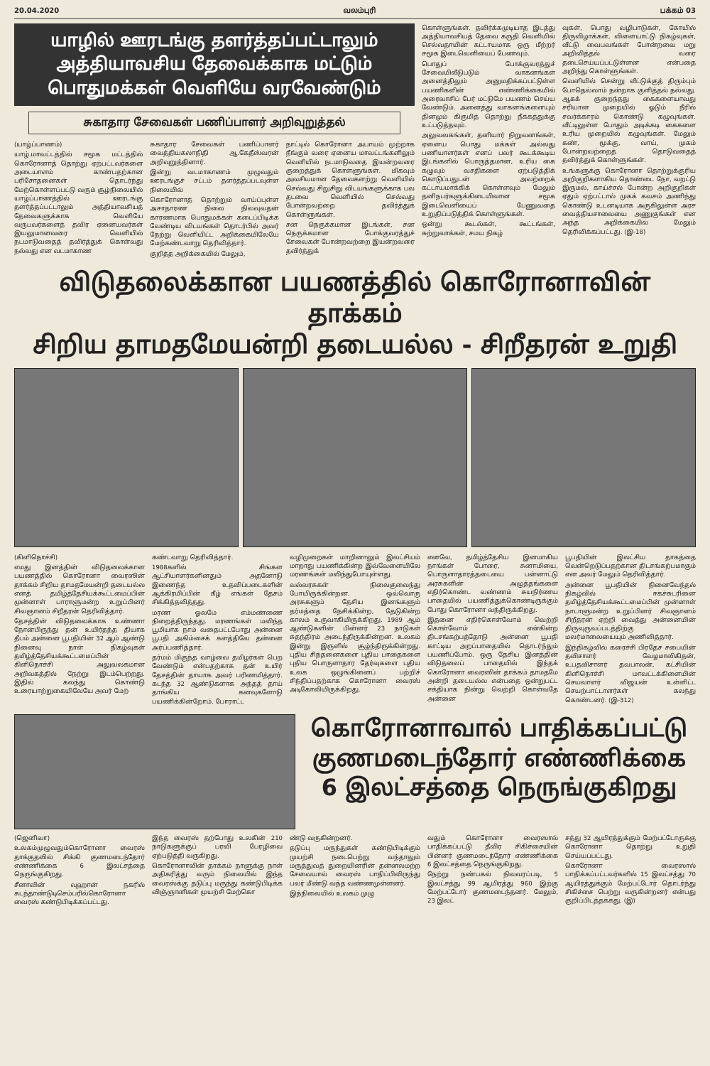20.04.2020 வலம்புரி பக்கம் 03
யாழில் ஊரடங்கு தளர்த்தப்பட்டாலும் அத்தியாவசிய தேவைக்காக மட்டும் பொதுமக்கள் வெளியே வரவேண்டும்
சுகாதார சேவைகள் பணிப்பாளர் அறிவுறுத்தல்
(யாழ்ப்பாணம்)
யாழ்.மாவட்டத்தில் சமூக மட்டத்தில் கொரோனாத் தொற்று ஏற்பட்டவர்களை அடையாளம் காண்பதற்கான பரிசோதனைகள் தொடர்ந்து மேற்கொள்ளப்பட்டு வரும் சூழ்நிலையில் யாழ்ப்பாணத்தில் ஊரடங்கு தளர்த்தப்பட்டாலும் அத்தியாவசியத் தேவைகளுக்காக வெளியே வருபவர்களைத் தவிர ஏனையவர்கள் இயலுமானவரை வெளியில் நடமாடுவதைத் தவிர்த்துக் கொள்வது நல்லது என வடமாகாண
சுகாதார சேவைகள் பணிப்பாளர் வைத்தியகலாநிதி ஆ.கேதீஸ்வரன் அறிவுறுத்தினார்.
இன்று வடமாகாணம் முழுவதும் ஊரடங்குச் சட்டம் தளர்த்தப்படவுள்ள நிலையில்
கொரோனாத் தொற்றும் வாய்ப்புள்ள அசாதாரண நிலை நிலவுவதன் காரணமாக பொதுமக்கள் கடைப்பிடிக்க வேண்டிய விடயங்கள் தொடர்பில் அவர் நேற்று வெளியிட்ட அறிக்கையிலேயே மேற்கண்டவாறு தெரிவித்தார்.
குறித்த அறிக்கையில் மேலும்,
நாட்டில் கொரோனா அபாயம் முற்றாக நீங்கும் வரை ஏனைய மாவட்டங்களிலும் வெளியில் நடமாடுவதை இயன்றவரை குறைத்துக் கொள்ளுங்கள். மிகவும் அவசியமான தேவைகளற்று வெளியில் செல்வது சிறுசிறு விடயங்களுக்காக பல தடவை வெளியில் செல்வது போன்றவற்றை தவிர்த்துக் கொள்ளுங்கள்.
சன நெருக்கமான இடங்கள், சன நெருக்கமான போக்குவரத்துச் சேவைகள் போன்றவற்றை இயன்றவரை தவிர்த்துக்
கொள்ளுங்கள். தவிர்க்கமுடியாத இடத்து அத்தியாவசியத் தேவை கருதி வெளியில் செல்வதாயின் கட்டாயமாக ஒரு மீற்றர் சமூக இடைவெளியைப் பேணவும்.
பொதுப் போக்குவரத்துச் சேவையிலீடுபடும் வாகனங்கள் அனைத்திலும் அனுமதிக்கப்பட்டுள்ள பயணிகளின் எண்ணிக்கையில் அரைவாசிப் பேர் மட்டுமே பயணம் செய்ய வேண்டும். அனைத்து வாகனங்களையும் தினமும் கிருமித் தொற்று நீக்கத்துக்கு உட்படுத்தவும்.
அலுவலகங்கள், தனியார் நிறுவனங்கள், ஏனைய பொது மக்கள் அல்லது பணியாளர்கள் எனப் பலர் கூடக்கூடிய இடங்களில் பொருத்தமான, உரிய கை கழுவும் வசதிகளை ஏற்படுத்திக் கொடுப்பதுடன் அவற்றைக் கட்டாயமாக்கிக் கொள்ளவும் மேலும் தனிநபர்களுக்கிடையிலான சமூக இடைவெளியைப் பேணுவதை உறுதிப்படுத்திக் கொள்ளுங்கள்.
ஒன்று கூடல்கள், கூட்டங்கள், சுற்றுலாக்கள், சமய நிகழ்
வுகள், பொது வழிபாடுகள், கோயில் திருவிழாக்கள், விளையாட்டு நிகழ்வுகள், வீட்டு வைபவங்கள் போன்றவை மறு அறிவித்தல் வரை தடைசெய்யப்பட்டுள்ளன என்பதை அறிந்து கொள்ளுங்கள்.
வெளியில் சென்று வீட்டுக்குத் திரும்பும் போதெல்லாம் நன்றாக குளித்தல் நல்லது. ஆகக் குறைந்தது கைகளையாவது சரியான முறையில் ஓடும் நீரில் சவர்க்காரம் கொண்டு கழுவுங்கள். வீட்டிலுள்ள போதும் அடிக்கடி கைகளை உரிய முறையில் கழுவுங்கள். மேலும் கண், மூக்கு, வாய், முகம் போன்றவற்றைத் தொடுவதைத் தவிர்த்துக் கொள்ளுங்கள்.
உங்களுக்கு கொரோனா தொற்றுக்குரிய அறிகுறிகளாகிய தொண்டை நோ, வறட்டு இருமல், காய்ச்சல் போன்ற அறிகுறிகள் ஏதும் ஏற்பட்டால் முகக் கவசம் அணிந்து கொண்டு உடனடியாக அருகிலுள்ள அரச வைத்தியசாலையை அணுகுங்கள் என அந்த அறிக்கையில் மேலும் தெரிவிக்கப்பட்டது. (இ-18)
விடுதலைக்கான பயணத்தில் கொரோனாவின் தாக்கம்
சிறிய தாமதமேயன்றி தடையல்ல - சிறீதரன் உறுதி
(கிளிநொச்சி)
எமது இனத்தின் விடுதலைக்கான பயணத்தில் கொரோனா வைரஸின் தாக்கம் சிறிய தாமதமேயன்றி தடையல்ல எனத் தமிழ்த்தேசியக்கூட்டமைப்பின் முன்னாள் பாராளுமன்ற உறுப்பினர் சிவஞானம் சிறீதரன் தெரிவித்தார்.
தேசத்தின் விடுதலைக்காக உண்ணா நோன்பிருந்து தன் உயிர்தந்த தியாக தீபம் அன்னை பூபதியின் 32 ஆம் ஆண்டு நினைவு நாள் நிகழ்வுகள் தமிழ்த்தேசியக்கூட்டமைப்பின் கிளிநொச்சி அலுவலகமான அறிவகத்தில் நேற்று இடம்பெற்றது. இதில் கலந்து கொண்டு உரையாற்றுகையிலேயே அவர் மேற்
கண்டவாறு தெரிவித்தார்.
1988களில் சிங்கள ஆட்சியாளர்களினதும் அதனோடு இணைந்த உதவிப்படைகளின் ஆக்கிரமிப்பின் கீழ் எங்கள் தேசம் சிக்கித்தவித்தது.
மரண ஓலமே எம்மண்ணை நிறைத்திருந்தது. மரணங்கள் மலிந்த பூமியாக நாம் வதைபட்டபோது அன்னை பூபதி அகிம்சைக் களத்திலே தன்னை அர்ப்பணித்தார்.
தர்மம் மிகுந்த வாழ்வை தமிழர்கள் பெற வேண்டும் என்பதற்காக தன் உயிர் தேசத்தின் தாயாக அவர் பரிணமித்தார். கடந்த 32 ஆண்டுகளாக அந்தத் தாய் தாங்கிய கனவுகளோடு பயணிக்கின்றோம். போராட்ட
வழிமுறைகள் மாறினாலும் இலட்சியம் மாறாது பயணிக்கின்ற இவ்வேளையிலே மரணங்கள் மலிந்துபோயுள்ளது.
வல்லரசுகள் நிலைகுலைந்து போயிருக்கின்றன. ஒவ்வொரு அரசுகளும் தேசிய இனங்களும் தர்மத்தை நேசிக்கின்ற, தேடுகின்ற காலம் உருவாகியிருக்கிறது. 1989 ஆம் ஆண்டுகளின் பின்னர் 23 நாடுகள் சுதந்திரம் அடைந்திருக்கின்றன. உலகம் இன்று இருளில் சூழ்ந்திருக்கின்றது. புதிய சிந்தனைகளை புதிய பாதைகளை புதிய பொருளாதார தேர்வுகளை புதிய உலக ஒழுங்கினைப் பற்றிச் சிந்திப்பதற்காக கொரோனா வைரஸ் அடிகோலியிருக்கிறது.
எனவே, தமிழ்த்தேசிய இனமாகிய நாங்கள் போரை, சுனாமியை, பொருளாதாரத்தடையை பன்னாட்டு அரசுகளின் அழுத்தங்களை எதிர்கொண்ட வண்ணம் சுயநிர்ணய பாதையில் பயணித்துக்கொண்டிருக்கும் போது கொரோனா வந்திருக்கிறது.
இதனை எதிர்கொள்வோம் வெற்றி கொள்வோம் என்கின்ற திடசங்கற்பத்தோடு அன்னை பூபதி காட்டிய அறப்பாதையில் தொடர்ந்தும் பயணிப்போம். ஒரு தேசிய இனத்தின் விடுதலைப் பாதையில் இந்தக் கொரோனா வைரஸின் தாக்கம் தாமதமே அன்றி தடையல்ல என்பதை ஒன்றுபட்ட சக்தியாக நின்று வெற்றி கொள்வதே அன்னை
பூபதியின் இலட்சிய தாகத்தை வென்றெடுப்பதற்கான திடசங்கற்பமாகும் என அவர் மேலும் தெரிவித்தார்.
அன்னை பூபதியின் நினைவேந்தல் நிகழ்வில் ஈகச்சுடரினை தமிழ்த்தேசியக்கூட்டமைப்பின் முன்னாள் நாடாளுமன்ற உறுப்பினர் சிவஞானம் சிறீதரன் ஏற்றி வைத்து அன்னையின் திருவுருவப்படத்திற்கு மலர்மாலையையும் அணிவித்தார்.
இந்நிகழ்வில் கரைச்சி பிரதேச சபையின் தவிசாளர் வேழமாலிகிதன், உபதவிசாளர் தவபாலன், கட்சியின் கிளிநொச்சி மாவட்டக்கிளையின் செயலாளர் விஜயன் உள்ளிட்ட செயற்பாட்டாளர்கள் கலந்து கொண்டனர். (இ-312)
கொரோனாவால் பாதிக்கப்பட்டு குணமடைந்தோர் எண்ணிக்கை 6 இலட்சத்தை நெருங்குகிறது
(ஜெனிவா)
உலகம்முழுவதும்கொரோனா வைரஸ் தாக்குதலில் சிக்கி குணமடைந்தோர் எண்ணிக்கை 6 இலட்சத்தை நெருங்குகிறது.
சீனாவின் வுஹான் நகரில் கடந்தாண்டுடிசெம்பரில்கொரோனா வைரஸ் கண்டுபிடிக்கப்பட்டது.
இந்த வைரஸ் தற்போது உலகின் 210 நாடுகளுக்குப் பரவி பேரழிவை ஏற்படுத்தி வருகிறது.
கொரோனாவின் தாக்கம் நாளுக்கு நாள் அதிகரித்து வரும் நிலையில் இந்த வைரஸ்க்கு தடுப்பு மருந்து கண்டுபிடிக்க விஞ்ஞானிகள் முயற்சி மேற்கொ
ண்டு வருகின்றனர்.
தடுப்பு மருந்துகள் கண்டுபிடிக்கும் முயற்சி நடைபெற்று வந்தாலும் மருத்துவத் துறையினரின் தன்னலமற்ற சேவையால் வைரஸ் பாதிப்பிலிருந்து பலர் மீண்டு வந்த வண்ணமுள்ளனர்.
இந்நிலையில் உலகம் முழு
வதும் கொரோனா வைரஸால் பாதிக்கப்பட்டு தீவிர சிகிச்சையின் பின்னர் குணமடைந்தோர் எண்ணிக்கை 6 இலட்சத்தை நெருங்குகிறது.
நேற்று நண்பகல் நிலவரப்படி, 5 இலட்சத்து 99 ஆயிரத்து 960 இற்கு மேற்பட்டோர் குணமடைந்தனர். மேலும், 23 இலட்
சத்து 32 ஆயிரத்துக்கும் மேற்பட்டோருக்கு கொரோனா தொற்று உறுதி செய்யப்பட்டது.
கொரோனா வைரஸால் பாதிக்கப்பட்டவர்களில் 15 இலட்சத்து 70 ஆயிரத்துக்கும் மேற்பட்டோர் தொடர்ந்து சிகிச்சை பெற்று வருகின்றனர் என்பது குறிப்பிடத்தக்கது. (இ)